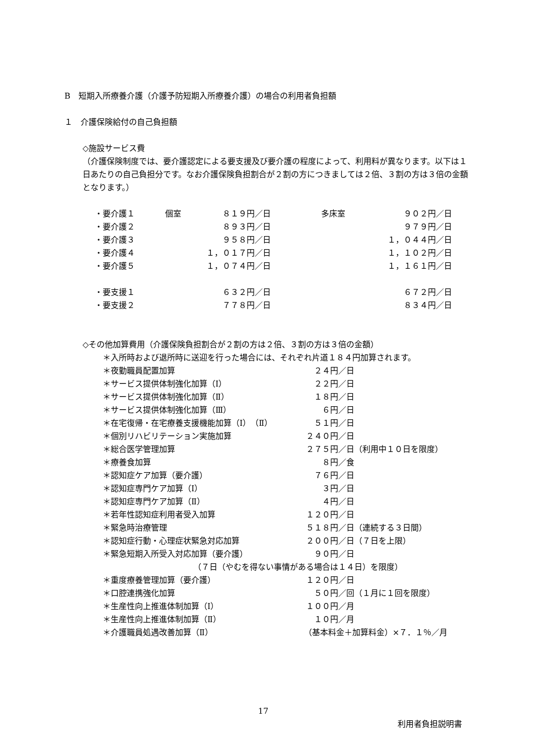B　短期入所療養介護（介護予防短期入所療養介護）の場合の利用者負担額
１　介護保険給付の自己負担額
◇施設サービス費
（介護保険制度では、要介護認定による要支援及び要介護の程度によって、利用料が異なります。以下は１日あたりの自己負担分です。なお介護保険負担割合が２割の方につきましては２倍、３割の方は３倍の金額となります。）
| ・要介護１ | 個室 | ８１９円／日 | 多床室 | ９０２円／日 |
| ・要介護２ | | ８９３円／日 | | ９７９円／日 |
| ・要介護３ | | ９５８円／日 | | １，０４４円／日 |
| ・要介護４ | | １，０１７円／日 | | １，１０２円／日 |
| ・要介護５ | | １，０７４円／日 | | １，１６１円／日 |
| ・要支援１ | | ６３２円／日 | | ６７２円／日 |
| ・要支援２ | | ７７８円／日 | | ８３４円／日 |
◇その他加算費用（介護保険負担割合が２割の方は２倍、３割の方は３倍の金額）
＊入所時および退所時に送迎を行った場合には、それぞれ片道１８４円加算されます。
| ＊夜勤職員配置加算 | ２４円／日 | |
| ＊サービス提供体制強化加算（Ⅰ） | ２２円／日 | |
| ＊サービス提供体制強化加算（Ⅱ） | １８円／日 | |
| ＊サービス提供体制強化加算（Ⅲ） | ６円／日 | |
| ＊在宅復帰・在宅療養支援機能加算（Ⅰ）（Ⅱ） | ５１円／日 | |
| ＊個別リハビリテーション実施加算 | ２４０円／日 | |
| ＊総合医学管理加算 | ２７５円／日 | （利用中１０日を限度） |
| ＊療養食加算 | ８円／食 | |
| ＊認知症ケア加算（要介護） | ７６円／日 | |
| ＊認知症専門ケア加算（Ⅰ） | ３円／日 | |
| ＊認知症専門ケア加算（Ⅱ） | ４円／日 | |
| ＊若年性認知症利用者受入加算 | １２０円／日 | |
| ＊緊急時治療管理 | ５１８円／日 | （連続する３日間） |
| ＊認知症行動・心理症状緊急対応加算 | ２００円／日 | （７日を上限） |
| ＊緊急短期入所受入対応加算（要介護） | ９０円／日 | |
| （７日（やむを得ない事情がある場合は１４日）を限度） | | |
| ＊重度療養管理加算（要介護） | １２０円／日 | |
| ＊口腔連携強化加算 | ５０円／回 | （１月に１回を限度） |
| ＊生産性向上推進体制加算（Ⅰ） | １００円／月 | |
| ＊生産性向上推進体制加算（Ⅱ） | １０円／月 | |
| ＊介護職員処遇改善加算（Ⅱ） | （基本料金＋加算料金）×７．１％／月 | |
17
利用者負担説明書